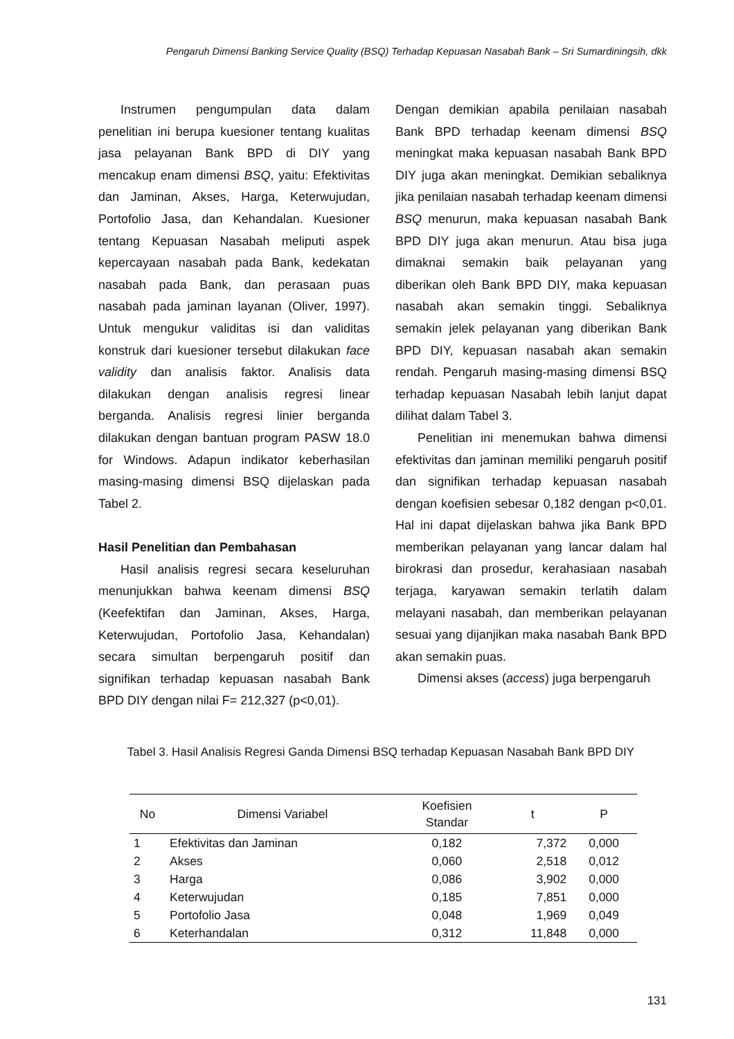Pengaruh Dimensi Banking Service Quality (BSQ) Terhadap Kepuasan Nasabah Bank – Sri Sumardiningsih, dkk
Instrumen pengumpulan data dalam penelitian ini berupa kuesioner tentang kualitas jasa pelayanan Bank BPD di DIY yang mencakup enam dimensi BSQ, yaitu: Efektivitas dan Jaminan, Akses, Harga, Keterwujudan, Portofolio Jasa, dan Kehandalan. Kuesioner tentang Kepuasan Nasabah meliputi aspek kepercayaan nasabah pada Bank, kedekatan nasabah pada Bank, dan perasaan puas nasabah pada jaminan layanan (Oliver, 1997). Untuk mengukur validitas isi dan validitas konstruk dari kuesioner tersebut dilakukan face validity dan analisis faktor. Analisis data dilakukan dengan analisis regresi linear berganda. Analisis regresi linier berganda dilakukan dengan bantuan program PASW 18.0 for Windows. Adapun indikator keberhasilan masing-masing dimensi BSQ dijelaskan pada Tabel 2.
Hasil Penelitian dan Pembahasan
Hasil analisis regresi secara keseluruhan menunjukkan bahwa keenam dimensi BSQ (Keefektifan dan Jaminan, Akses, Harga, Keterwujudan, Portofolio Jasa, Kehandalan) secara simultan berpengaruh positif dan signifikan terhadap kepuasan nasabah Bank BPD DIY dengan nilai F= 212,327 (p<0,01).
Dengan demikian apabila penilaian nasabah Bank BPD terhadap keenam dimensi BSQ meningkat maka kepuasan nasabah Bank BPD DIY juga akan meningkat. Demikian sebaliknya jika penilaian nasabah terhadap keenam dimensi BSQ menurun, maka kepuasan nasabah Bank BPD DIY juga akan menurun. Atau bisa juga dimaknai semakin baik pelayanan yang diberikan oleh Bank BPD DIY, maka kepuasan nasabah akan semakin tinggi. Sebaliknya semakin jelek pelayanan yang diberikan Bank BPD DIY, kepuasan nasabah akan semakin rendah. Pengaruh masing-masing dimensi BSQ terhadap kepuasan Nasabah lebih lanjut dapat dilihat dalam Tabel 3.
Penelitian ini menemukan bahwa dimensi efektivitas dan jaminan memiliki pengaruh positif dan signifikan terhadap kepuasan nasabah dengan koefisien sebesar 0,182 dengan p<0,01. Hal ini dapat dijelaskan bahwa jika Bank BPD memberikan pelayanan yang lancar dalam hal birokrasi dan prosedur, kerahasiaan nasabah terjaga, karyawan semakin terlatih dalam melayani nasabah, dan memberikan pelayanan sesuai yang dijanjikan maka nasabah Bank BPD akan semakin puas.
Dimensi akses (access) juga berpengaruh
Tabel 3. Hasil Analisis Regresi Ganda Dimensi BSQ terhadap Kepuasan Nasabah Bank BPD DIY
| No | Dimensi Variabel | Koefisien Standar | t | P |
| --- | --- | --- | --- | --- |
| 1 | Efektivitas dan Jaminan | 0,182 | 7,372 | 0,000 |
| 2 | Akses | 0,060 | 2,518 | 0,012 |
| 3 | Harga | 0,086 | 3,902 | 0,000 |
| 4 | Keterwujudan | 0,185 | 7,851 | 0,000 |
| 5 | Portofolio Jasa | 0,048 | 1,969 | 0,049 |
| 6 | Keterhandalan | 0,312 | 11,848 | 0,000 |
131